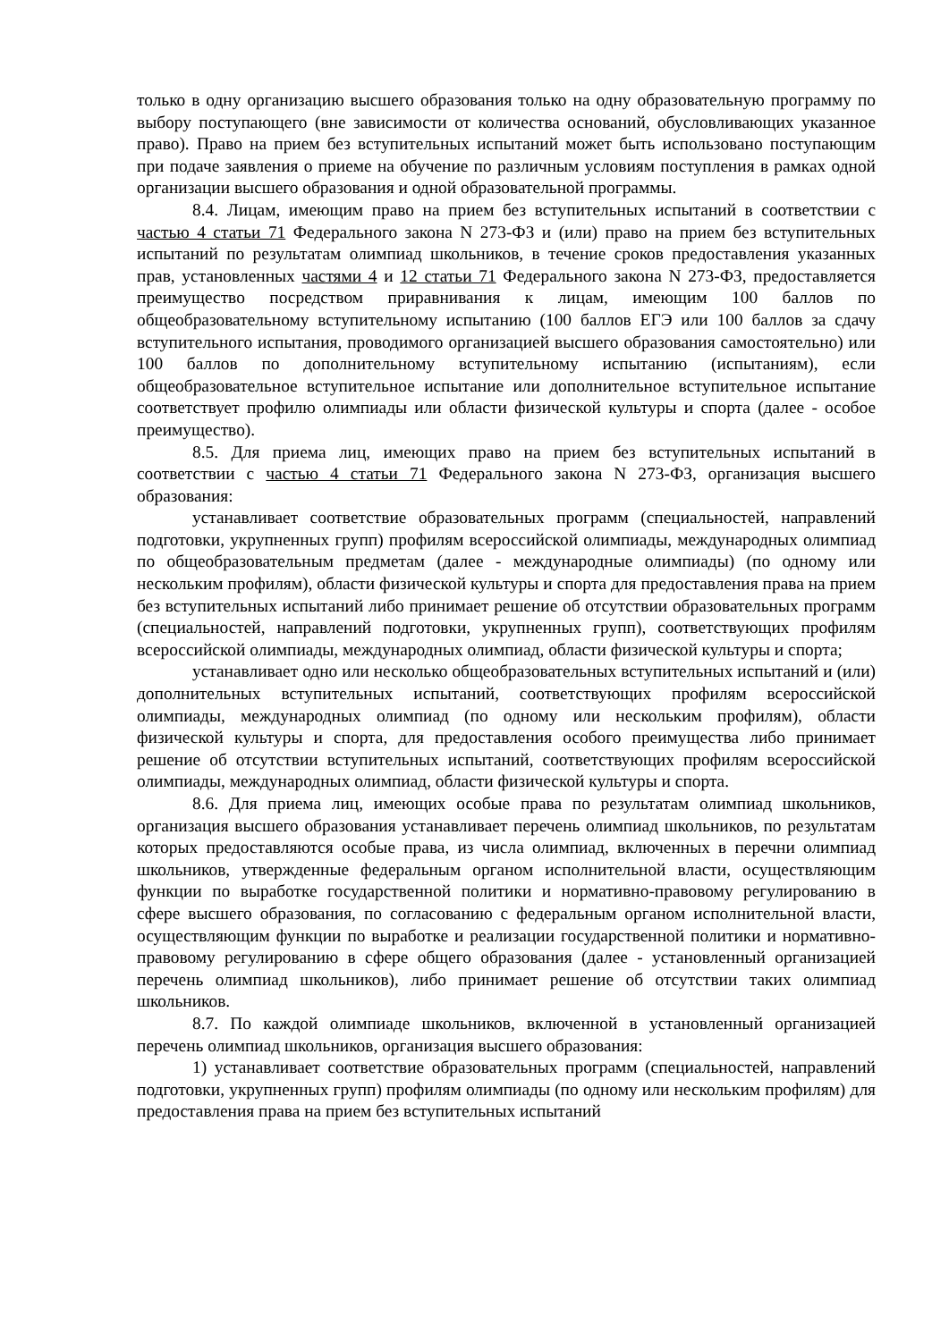только в одну организацию высшего образования только на одну образовательную программу по выбору поступающего (вне зависимости от количества оснований, обусловливающих указанное право). Право на прием без вступительных испытаний может быть использовано поступающим при подаче заявления о приеме на обучение по различным условиям поступления в рамках одной организации высшего образования и одной образовательной программы.
8.4. Лицам, имеющим право на прием без вступительных испытаний в соответствии с частью 4 статьи 71 Федерального закона N 273-ФЗ и (или) право на прием без вступительных испытаний по результатам олимпиад школьников, в течение сроков предоставления указанных прав, установленных частями 4 и 12 статьи 71 Федерального закона N 273-ФЗ, предоставляется преимущество посредством приравнивания к лицам, имеющим 100 баллов по общеобразовательному вступительному испытанию (100 баллов ЕГЭ или 100 баллов за сдачу вступительного испытания, проводимого организацией высшего образования самостоятельно) или 100 баллов по дополнительному вступительному испытанию (испытаниям), если общеобразовательное вступительное испытание или дополнительное вступительное испытание соответствует профилю олимпиады или области физической культуры и спорта (далее - особое преимущество).
8.5. Для приема лиц, имеющих право на прием без вступительных испытаний в соответствии с частью 4 статьи 71 Федерального закона N 273-ФЗ, организация высшего образования:
устанавливает соответствие образовательных программ (специальностей, направлений подготовки, укрупненных групп) профилям всероссийской олимпиады, международных олимпиад по общеобразовательным предметам (далее - международные олимпиады) (по одному или нескольким профилям), области физической культуры и спорта для предоставления права на прием без вступительных испытаний либо принимает решение об отсутствии образовательных программ (специальностей, направлений подготовки, укрупненных групп), соответствующих профилям всероссийской олимпиады, международных олимпиад, области физической культуры и спорта;
устанавливает одно или несколько общеобразовательных вступительных испытаний и (или) дополнительных вступительных испытаний, соответствующих профилям всероссийской олимпиады, международных олимпиад (по одному или нескольким профилям), области физической культуры и спорта, для предоставления особого преимущества либо принимает решение об отсутствии вступительных испытаний, соответствующих профилям всероссийской олимпиады, международных олимпиад, области физической культуры и спорта.
8.6. Для приема лиц, имеющих особые права по результатам олимпиад школьников, организация высшего образования устанавливает перечень олимпиад школьников, по результатам которых предоставляются особые права, из числа олимпиад, включенных в перечни олимпиад школьников, утвержденные федеральным органом исполнительной власти, осуществляющим функции по выработке государственной политики и нормативно-правовому регулированию в сфере высшего образования, по согласованию с федеральным органом исполнительной власти, осуществляющим функции по выработке и реализации государственной политики и нормативно-правовому регулированию в сфере общего образования (далее - установленный организацией перечень олимпиад школьников), либо принимает решение об отсутствии таких олимпиад школьников.
8.7. По каждой олимпиаде школьников, включенной в установленный организацией перечень олимпиад школьников, организация высшего образования:
1) устанавливает соответствие образовательных программ (специальностей, направлений подготовки, укрупненных групп) профилям олимпиады (по одному или нескольким профилям) для предоставления права на прием без вступительных испытаний